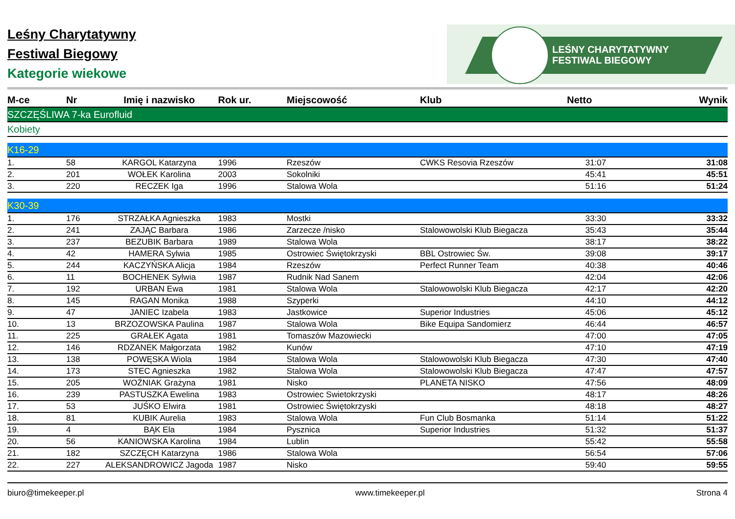Leśny Charytatywny
Festiwal Biegowy
Kategorie wiekowe
LEŚNY CHARYTATYWNY
FESTIWAL BIEGOWY
| M-ce | Nr | Imię i nazwisko | Rok ur. | Miejscowość | Klub | Netto | Wynik |
| --- | --- | --- | --- | --- | --- | --- | --- |
| SZCZĘŚLIWA 7-ka Eurofluid | | | | | | | |
| Kobiety | | | | | | | |
| K16-29 | | | | | | | |
| 1. | 58 | KARGOL Katarzyna | 1996 | Rzeszów | CWKS Resovia Rzeszów | 31:07 | 31:08 |
| 2. | 201 | WOŁEK Karolina | 2003 | Sokolniki | | 45:41 | 45:51 |
| 3. | 220 | RECZEK Iga | 1996 | Stalowa Wola | | 51:16 | 51:24 |
| K30-39 | | | | | | | |
| 1. | 176 | STRZAŁKA Agnieszka | 1983 | Mostki | | 33:30 | 33:32 |
| 2. | 241 | ZAJĄC Barbara | 1986 | Zarzecze /nisko | Stalowowolski Klub Biegacza | 35:43 | 35:44 |
| 3. | 237 | BEZUBIK Barbara | 1989 | Stalowa Wola | | 38:17 | 38:22 |
| 4. | 42 | HAMERA Sylwia | 1985 | Ostrowiec Świętokrzyski | BBL Ostrowiec Św. | 39:08 | 39:17 |
| 5. | 244 | KACZYŃSKA Alicja | 1984 | Rzeszów | Perfect Runner Team | 40:38 | 40:46 |
| 6. | 11 | BOCHENEK Sylwia | 1987 | Rudnik Nad Sanem | | 42:04 | 42:06 |
| 7. | 192 | URBAN Ewa | 1981 | Stalowa Wola | Stalowowolski Klub Biegacza | 42:17 | 42:20 |
| 8. | 145 | RAGAN Monika | 1988 | Szyperki | | 44:10 | 44:12 |
| 9. | 47 | JANIEC Izabela | 1983 | Jastkowice | Superior Industries | 45:06 | 45:12 |
| 10. | 13 | BRZOZOWSKA Paulina | 1987 | Stalowa Wola | Bike Equipa Sandomierz | 46:44 | 46:57 |
| 11. | 225 | GRAŁEK Agata | 1981 | Tomaszów Mazowiecki | | 47:00 | 47:05 |
| 12. | 146 | RDZANEK Małgorzata | 1982 | Kunów | | 47:10 | 47:19 |
| 13. | 138 | POWĘSKA Wiola | 1984 | Stalowa Wola | Stalowowolski Klub Biegacza | 47:30 | 47:40 |
| 14. | 173 | STEC Agnieszka | 1982 | Stalowa Wola | Stalowowolski Klub Biegacza | 47:47 | 47:57 |
| 15. | 205 | WOŹNIAK Grażyna | 1981 | Nisko | PLANETA NISKO | 47:56 | 48:09 |
| 16. | 239 | PASTUSZKA Ewelina | 1983 | Ostrowiec Swietokrzyski | | 48:17 | 48:26 |
| 17. | 53 | JUŚKO Elwira | 1981 | Ostrowiec Świętokrzyski | | 48:18 | 48:27 |
| 18. | 81 | KUBIK Aurelia | 1983 | Stalowa Wola | Fun Club Bosmanka | 51:14 | 51:22 |
| 19. | 4 | BĄK Ela | 1984 | Pysznica | Superior Industries | 51:32 | 51:37 |
| 20. | 56 | KANIOWSKA Karolina | 1984 | Lublin | | 55:42 | 55:58 |
| 21. | 182 | SZCZĘCH Katarzyna | 1986 | Stalowa Wola | | 56:54 | 57:06 |
| 22. | 227 | ALEKSANDROWICZ Jagoda | 1987 | Nisko | | 59:40 | 59:55 |
biuro@timekeeper.pl www.timekeeper.pl Strona 4